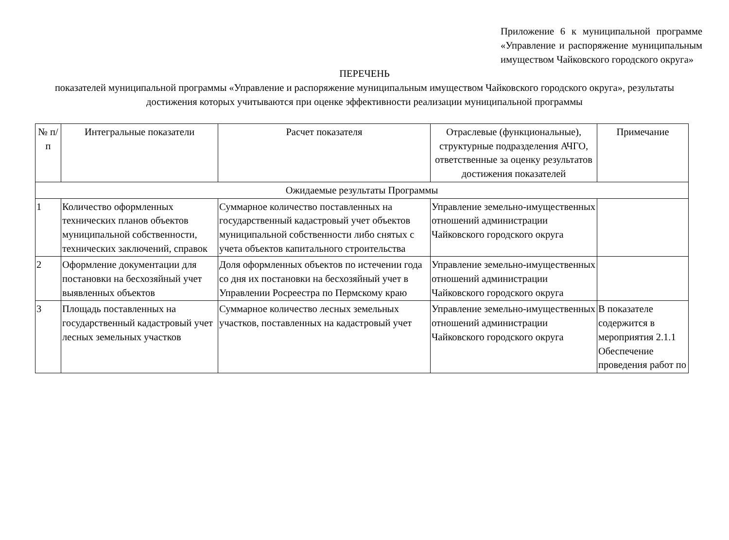Приложение 6 к муниципальной программе «Управление и распоряжение муниципальным имуществом Чайковского городского округа»
ПЕРЕЧЕНЬ
показателей муниципальной программы «Управление и распоряжение муниципальным имуществом Чайковского городского округа», результаты достижения которых учитываются при оценке эффективности реализации муниципальной программы
| № п/п | Интегральные показатели | Расчет показателя | Отраслевые (функциональные), структурные подразделения АЧГО, ответственные за оценку результатов достижения показателей | Примечание |
| Ожидаемые результаты Программы | | | | |
| 1 | Количество оформленных технических планов объектов муниципальной собственности, технических заключений, справок | Суммарное количество поставленных на государственный кадастровый учет объектов муниципальной собственности либо снятых с учета объектов капитального строительства | Управление земельно-имущественных отношений администрации Чайковского городского округа | |
| 2 | Оформление документации для постановки на бесхозяйный учет выявленных объектов | Доля оформленных объектов по истечении года со дня их постановки на бесхозяйный учет в Управлении Росреестра по Пермскому краю | Управление земельно-имущественных отношений администрации Чайковского городского округа | |
| 3 | Площадь поставленных на государственный кадастровый учет лесных земельных участков | Суммарное количество лесных земельных участков, поставленных на кадастровый учет | Управление земельно-имущественных отношений администрации Чайковского городского округа | В показателе содержится в мероприятия 2.1.1 Обеспечение проведения работ по |